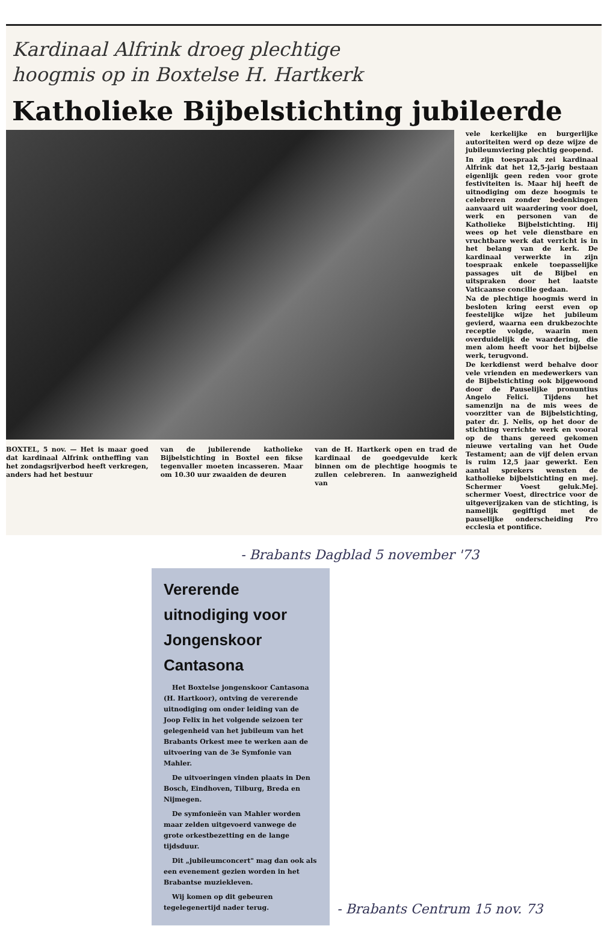Kardinaal Alfrink droeg plechtige
hoogmis op in Boxtelse H. Hartkerk
Katholieke Bijbelstichting jubileerde
BOXTEL, 5 nov. — Het is maar goed dat kardinaal Alfrink ontheffing van het zondagsrijverbod heeft verkregen, anders had het bestuur
van de jubilerende katholieke Bijbelstichting in Boxtel een fikse tegenvaller moeten incasseren. Maar om 10.30 uur zwaaiden de deuren
van de H. Hartkerk open en trad de kardinaal de goedgevulde kerk binnen om de plechtige hoogmis te zullen celebreren. In aanwezigheid van
vele kerkelijke en burgerlijke autoriteiten werd op deze wijze de jubileumviering plechtig geopend.
In zijn toespraak zei kardinaal Alfrink dat het 12,5-jarig bestaan eigenlijk geen reden voor grote festiviteiten is. Maar hij heeft de uitnodiging om deze hoogmis te celebreren zonder bedenkingen aanvaard uit waardering voor doel, werk en personen van de Katholieke Bijbelstichting. Hij wees op het vele dienstbare en vruchtbare werk dat verricht is in het belang van de kerk. De kardinaal verwerkte in zijn toespraak enkele toepasselijke passages uit de Bijbel en uitspraken door het laatste Vaticaanse concilie gedaan.
Na de plechtige hoogmis werd in besloten kring eerst even op feestelijke wijze het jubileum gevierd, waarna een drukbezochte receptie volgde, waarin men overduidelijk de waardering, die men alom heeft voor het bijbelse werk, terugvond.
De kerkdienst werd behalve door vele vrienden en medewerkers van de Bijbelstichting ook bijgewoond door de Pauselijke pronuntius Angelo Felici. Tijdens het samenzijn na de mis wees de voorzitter van de Bijbelstichting, pater dr. J. Nelis, op het door de stichting verrichte werk en vooral op de thans gereed gekomen nieuwe vertaling van het Oude Testament; aan de vijf delen ervan is ruim 12,5 jaar gewerkt. Een aantal sprekers wensten de katholieke bijbelstichting en mej. Schermer Voest geluk.Mej. schermer Voest, directrice voor de uitgeverijzaken van de stichting, is namelijk gegiftigd met de pauselijke onderscheiding Pro ecclesia et pontifice.
- Brabants Dagblad 5 november '73
Vererende uitnodiging voor Jongenskoor Cantasona
Het Boxtelse jongenskoor Cantasona (H. Hartkoor), ontving de vererende uitnodiging om onder leiding van de Joop Felix in het volgende seizoen ter gelegenheid van het jubileum van het Brabants Orkest mee te werken aan de uitvoering van de 3e Symfonie van Mahler.
De uitvoeringen vinden plaats in Den Bosch, Eindhoven, Tilburg, Breda en Nijmegen.
De symfonieën van Mahler worden maar zelden uitgevoerd vanwege de grote orkestbezetting en de lange tijdsduur.
Dit „jubileumconcert" mag dan ook als een evenement gezien worden in het Brabantse muziekleven.
Wij komen op dit gebeuren tegelegenertijd nader terug.
- Brabants Centrum 15 nov. 73